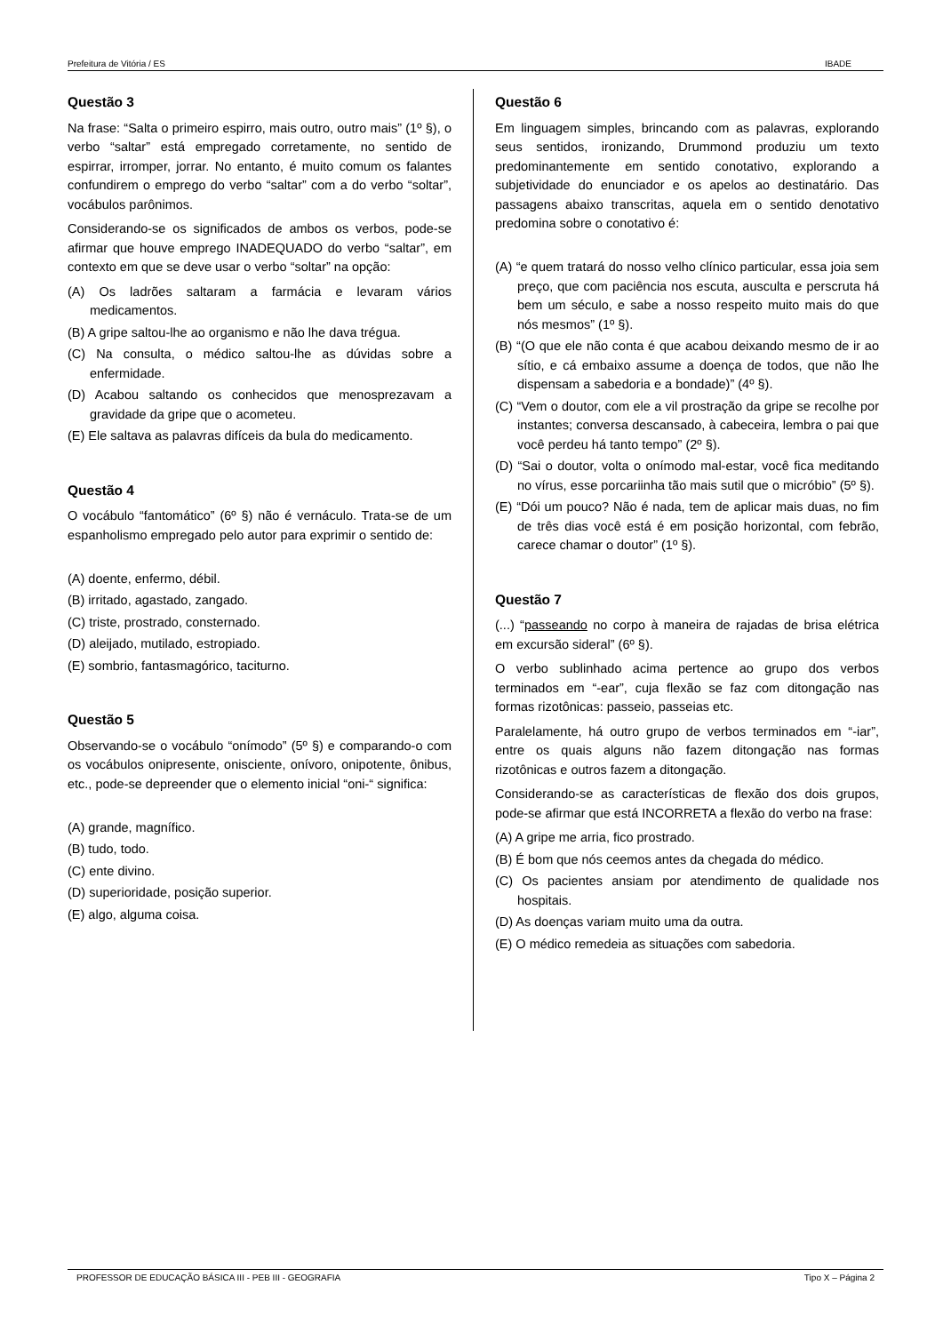Prefeitura de Vitória / ES IBADE
Questão 3
Na frase: “Salta o primeiro espirro, mais outro, outro mais” (1º §), o verbo “saltar” está empregado corretamente, no sentido de espirrar, irromper, jorrar. No entanto, é muito comum os falantes confundirem o emprego do verbo “saltar” com a do verbo “soltar”, vocábulos parônimos.
Considerando-se os significados de ambos os verbos, pode-se afirmar que houve emprego INADEQUADO do verbo “saltar”, em contexto em que se deve usar o verbo “soltar” na opção:
(A) Os ladrões saltaram a farmácia e levaram vários medicamentos.
(B) A gripe saltou-lhe ao organismo e não lhe dava trégua.
(C) Na consulta, o médico saltou-lhe as dúvidas sobre a enfermidade.
(D) Acabou saltando os conhecidos que menosprezavam a gravidade da gripe que o acometeu.
(E) Ele saltava as palavras difíceis da bula do medicamento.
Questão 4
O vocábulo “fantomático” (6º §) não é vernáculo. Trata-se de um espanholismo empregado pelo autor para exprimir o sentido de:
(A) doente, enfermo, débil.
(B) irritado, agastado, zangado.
(C) triste, prostrado, consternado.
(D) aleijado, mutilado, estropiado.
(E) sombrio, fantasmagórico, taciturno.
Questão 5
Observando-se o vocábulo “onímodo” (5º §) e comparando-o com os vocábulos onipresente, onisciente, onívoro, onipotente, ônibus, etc., pode-se depreender que o elemento inicial “oni-“ significa:
(A) grande, magnífico.
(B) tudo, todo.
(C) ente divino.
(D) superioridade, posição superior.
(E) algo, alguma coisa.
Questão 6
Em linguagem simples, brincando com as palavras, explorando seus sentidos, ironizando, Drummond produziu um texto predominantemente em sentido conotativo, explorando a subjetividade do enunciador e os apelos ao destinatário. Das passagens abaixo transcritas, aquela em o sentido denotativo predomina sobre o conotativo é:
(A) “e quem tratará do nosso velho clínico particular, essa joia sem preço, que com paciência nos escuta, ausculta e perscruta há bem um século, e sabe a nosso respeito muito mais do que nós mesmos” (1º §).
(B) “(O que ele não conta é que acabou deixando mesmo de ir ao sítio, e cá embaixo assume a doença de todos, que não lhe dispensam a sabedoria e a bondade)” (4º §).
(C) “Vem o doutor, com ele a vil prostração da gripe se recolhe por instantes; conversa descansado, à cabeceira, lembra o pai que você perdeu há tanto tempo” (2º §).
(D) “Sai o doutor, volta o onímodo mal-estar, você fica meditando no vírus, esse porcariinha tão mais sutil que o micróbio” (5º §).
(E) “Dói um pouco? Não é nada, tem de aplicar mais duas, no fim de três dias você está é em posição horizontal, com febrão, carece chamar o doutor” (1º §).
Questão 7
(...) “passeando no corpo à maneira de rajadas de brisa elétrica em excursão sideral” (6º §).
O verbo sublinhado acima pertence ao grupo dos verbos terminados em “-ear”, cuja flexão se faz com ditongação nas formas rizotônicas: passeio, passeias etc.
Paralelamente, há outro grupo de verbos terminados em “-iar”, entre os quais alguns não fazem ditongação nas formas rizotônicas e outros fazem a ditongação.
Considerando-se as características de flexão dos dois grupos, pode-se afirmar que está INCORRETA a flexão do verbo na frase:
(A) A gripe me arria, fico prostrado.
(B) É bom que nós ceemos antes da chegada do médico.
(C) Os pacientes ansiam por atendimento de qualidade nos hospitais.
(D) As doenças variam muito uma da outra.
(E) O médico remedeia as situações com sabedoria.
PROFESSOR DE EDUCAÇÃO BÁSICA III - PEB III - GEOGRAFIA Tipo X – Página 2